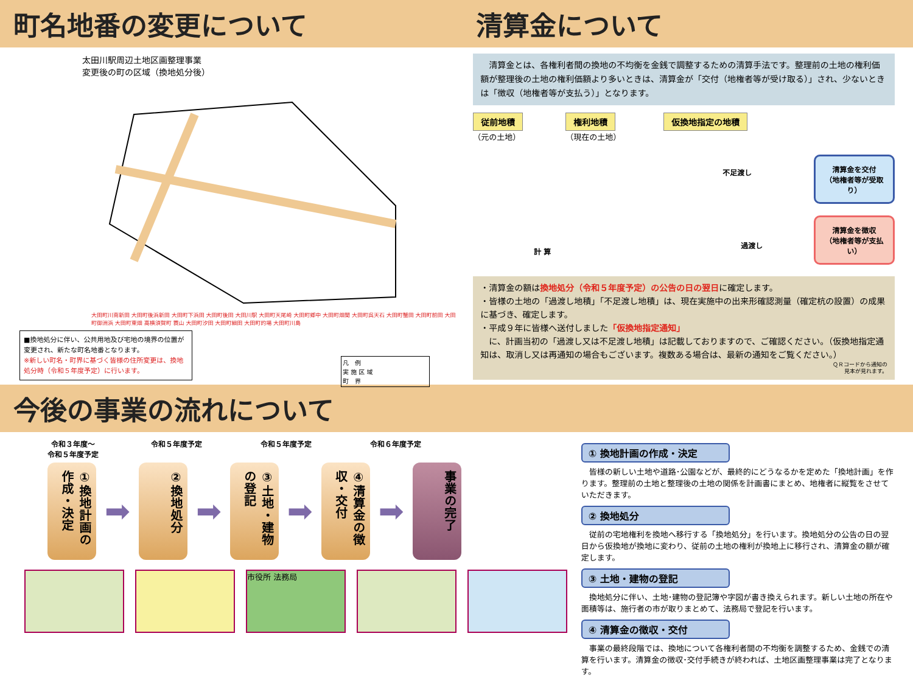町名地番の変更について 清算金について
太田川駅周辺土地区画整理事業
変更後の町の区域（換地処分後）
大田町川南新田 大田町後浜新田 大田町下浜田 大田町後田 大田川駅 大田町天尾崎 大田町郷中 大田町畑間 大田町呉天石 大田町蟹田 大田町前田 大田町御洲浜 大田町東畑 高横須賀町 蓑山 大田町汐田 大田町細田 大田町的場 大田町川島
■換地処分に伴い、公共用地及び宅地の境界の位置が変更され、新たな町名地番となります。
※新しい町名・町界に基づく皆様の住所変更は、換地処分時（令和５年度予定）に行います。
凡　例
実 施 区 域
町　界
　清算金とは、各権利者間の換地の不均衡を金銭で調整するための清算手法です。整理前の土地の権利価額が整理後の土地の権利価額より多いときは、清算金が「交付（地権者等が受け取る）」され、少ないときは「徴収（地権者等が支払う）」となります。
従前地積
（元の土地）
権利地積
（現在の土地）
仮換地指定の地積
計 算
不足渡し
過渡し
清算金を交付
（地権者等が受取り）
清算金を徴収
（地権者等が支払い）
・清算金の額は換地処分（令和５年度予定）の公告の日の翌日に確定します。
・皆様の土地の「過渡し地積」「不足渡し地積」は、現在実施中の出来形確認測量（確定杭の設置）の成果に基づき、確定します。
・平成９年に皆様へ送付しました「仮換地指定通知」
　に、計画当初の「過渡し又は不足渡し地積」は記載しておりますので、ご確認ください。（仮換地指定通知は、取消し又は再通知の場合もございます。複数ある場合は、最新の通知をご覧ください。）
ＱＲコードから通知の
見本が見れます。
今後の事業の流れについて
令和３年度〜
令和５年度予定
令和５年度予定 令和５年度予定 令和６年度予定
①換地計画の作成・決定
➡
②換地処分
➡
③土地・建物の登記
➡
④清算金の徴収・交付
➡
事業の完了
市役所 法務局
① 換地計画の作成・決定
　皆様の新しい土地や道路･公園などが、最終的にどうなるかを定めた「換地計画」を作ります。整理前の土地と整理後の土地の関係を計画書にまとめ、地権者に縦覧をさせていただきます。
② 換地処分
　従前の宅地権利を換地へ移行する「換地処分」を行います。換地処分の公告の日の翌日から仮換地が換地に変わり、従前の土地の権利が換地上に移行され、清算金の額が確定します。
③ 土地・建物の登記
　換地処分に伴い、土地･建物の登記簿や字図が書き換えられます。新しい土地の所在や面積等は、施行者の市が取りまとめて、法務局で登記を行います。
④ 清算金の徴収・交付
　事業の最終段階では、換地について各権利者間の不均衡を調整するため、金銭での清算を行います。清算金の徴収･交付手続きが終われば、土地区画整理事業は完了となります。